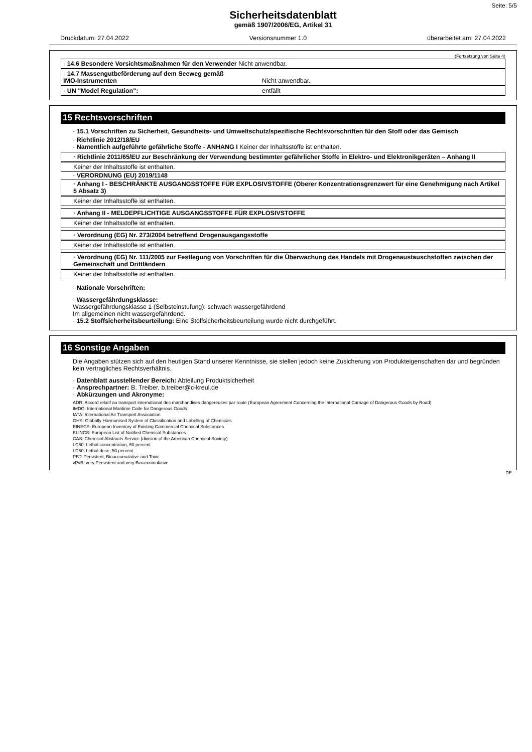Seite: 5/5
Sicherheitsdatenblatt
gemäß 1907/2006/EG, Artikel 31
Druckdatum: 27.04.2022 Versionsnummer 1.0 überarbeitet am: 27.04.2022
(Fortsetzung von Seite 4)
· 14.6 Besondere Vorsichtsmaßnahmen für den Verwender Nicht anwendbar.
· 14.7 Massengutbeförderung auf dem Seeweg gemäß
IMO-Instrumenten Nicht anwendbar.
· UN "Model Regulation": entfällt
15 Rechtsvorschriften
· 15.1 Vorschriften zu Sicherheit, Gesundheits- und Umweltschutz/spezifische Rechtsvorschriften für den Stoff oder das Gemisch
· Richtlinie 2012/18/EU
· Namentlich aufgeführte gefährliche Stoffe - ANHANG I Keiner der Inhaltsstoffe ist enthalten.
· Richtlinie 2011/65/EU zur Beschränkung der Verwendung bestimmter gefährlicher Stoffe in Elektro- und Elektronikgeräten – Anhang II
Keiner der Inhaltsstoffe ist enthalten.
· VERORDNUNG (EU) 2019/1148
· Anhang I - BESCHRÄNKTE AUSGANGSSTOFFE FÜR EXPLOSIVSTOFFE (Oberer Konzentrationsgrenzwert für eine Genehmigung nach Artikel 5 Absatz 3)
Keiner der Inhaltsstoffe ist enthalten.
· Anhang II - MELDEPFLICHTIGE AUSGANGSSTOFFE FÜR EXPLOSIVSTOFFE
Keiner der Inhaltsstoffe ist enthalten.
· Verordnung (EG) Nr. 273/2004 betreffend Drogenausgangsstoffe
Keiner der Inhaltsstoffe ist enthalten.
· Verordnung (EG) Nr. 111/2005 zur Festlegung von Vorschriften für die Überwachung des Handels mit Drogenaustauschstoffen zwischen der Gemeinschaft und Drittländern
Keiner der Inhaltsstoffe ist enthalten.
· Nationale Vorschriften:
· Wassergefährdungsklasse:
Wassergefährdungsklasse 1 (Selbsteinstufung): schwach wassergefährdend
Im allgemeinen nicht wassergefährdend.
· 15.2 Stoffsicherheitsbeurteilung: Eine Stoffsicherheitsbeurteilung wurde nicht durchgeführt.
16 Sonstige Angaben
Die Angaben stützen sich auf den heutigen Stand unserer Kenntnisse, sie stellen jedoch keine Zusicherung von Produkteigenschaften dar und begründen kein vertragliches Rechtsverhältnis.
· Datenblatt ausstellender Bereich: Abteilung Produktsicherheit
· Ansprechpartner: B. Treiber, b.treiber@c-kreul.de
· Abkürzungen und Akronyme:
ADR: Accord relatif au transport international des marchandises dangereuses par route (European Agreement Concerning the International Carriage of Dangerous Goods by Road)
IMDG: International Maritime Code for Dangerous Goods
IATA: International Air Transport Association
GHS: Globally Harmonised System of Classification and Labelling of Chemicals
EINECS: European Inventory of Existing Commercial Chemical Substances
ELINCS: European List of Notified Chemical Substances
CAS: Chemical Abstracts Service (division of the American Chemical Society)
LC50: Lethal concentration, 50 percent
LD50: Lethal dose, 50 percent
PBT: Persistent, Bioaccumulative and Toxic
vPvB: very Persistent and very Bioaccumulative
DE